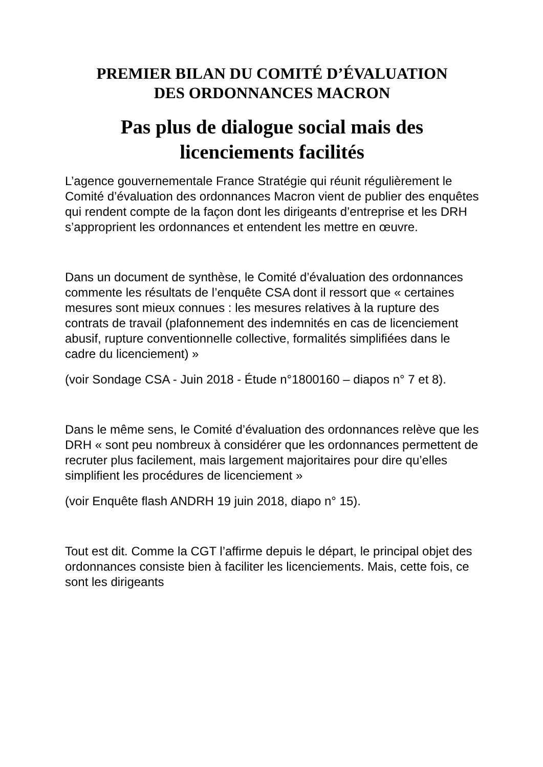PREMIER BILAN DU COMITÉ D’ÉVALUATION
DES ORDONNANCES MACRON
Pas plus de dialogue social mais des
licenciements facilités
L’agence gouvernementale France Stratégie qui réunit régulièrement le Comité d’évaluation des ordonnances Macron vient de publier des enquêtes qui rendent compte de la façon dont les dirigeants d’entreprise et les DRH s’approprient les ordonnances et entendent les mettre en œuvre.
Dans un document de synthèse, le Comité d’évaluation des ordonnances commente les résultats de l’enquête CSA dont il ressort que « certaines mesures sont mieux connues : les mesures relatives à la rupture des contrats de travail (plafonnement des indemnités en cas de licenciement abusif, rupture conventionnelle collective, formalités simplifiées dans le cadre du licenciement) »
(voir Sondage CSA - Juin 2018 - Étude n°1800160 – diapos n° 7 et 8).
Dans le même sens, le Comité d’évaluation des ordonnances relève que les DRH « sont peu nombreux à considérer que les ordonnances permettent de recruter plus facilement, mais largement majoritaires pour dire qu’elles simplifient les procédures de licenciement »
(voir Enquête flash ANDRH 19 juin 2018, diapo n° 15).
Tout est dit. Comme la CGT l’affirme depuis le départ, le principal objet des ordonnances consiste bien à faciliter les licenciements. Mais, cette fois, ce sont les dirigeants